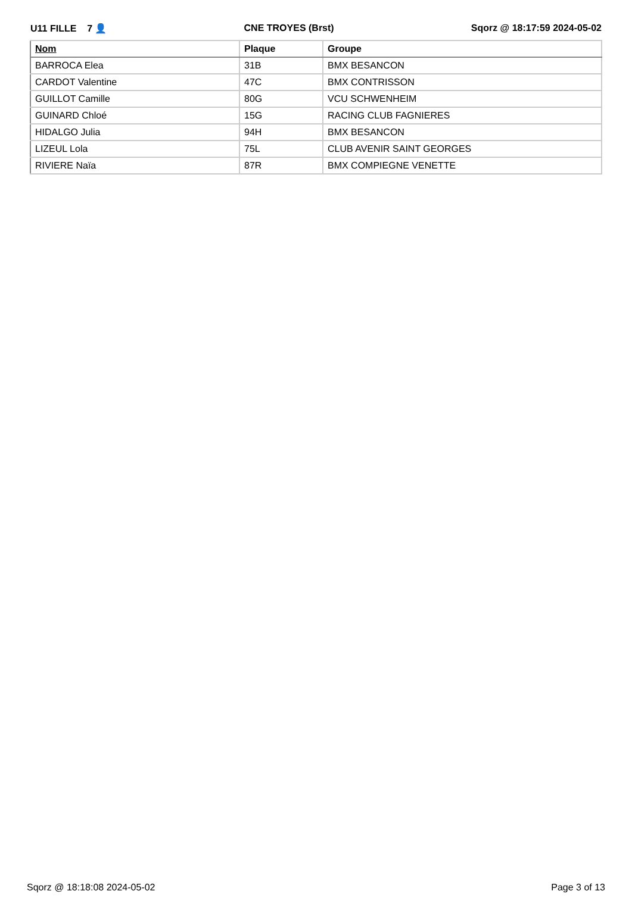U11 FILLE 7 👤 CNE TROYES (Brst) Sqorz @ 18:17:59 2024-05-02
| Nom | Plaque | Groupe |
| --- | --- | --- |
| BARROCA Elea | 31B | BMX BESANCON |
| CARDOT Valentine | 47C | BMX CONTRISSON |
| GUILLOT Camille | 80G | VCU SCHWENHEIM |
| GUINARD Chloé | 15G | RACING CLUB FAGNIERES |
| HIDALGO Julia | 94H | BMX BESANCON |
| LIZEUL Lola | 75L | CLUB AVENIR SAINT GEORGES |
| RIVIERE Naïa | 87R | BMX COMPIEGNE VENETTE |
Sqorz @ 18:18:08 2024-05-02 Page 3 of 13